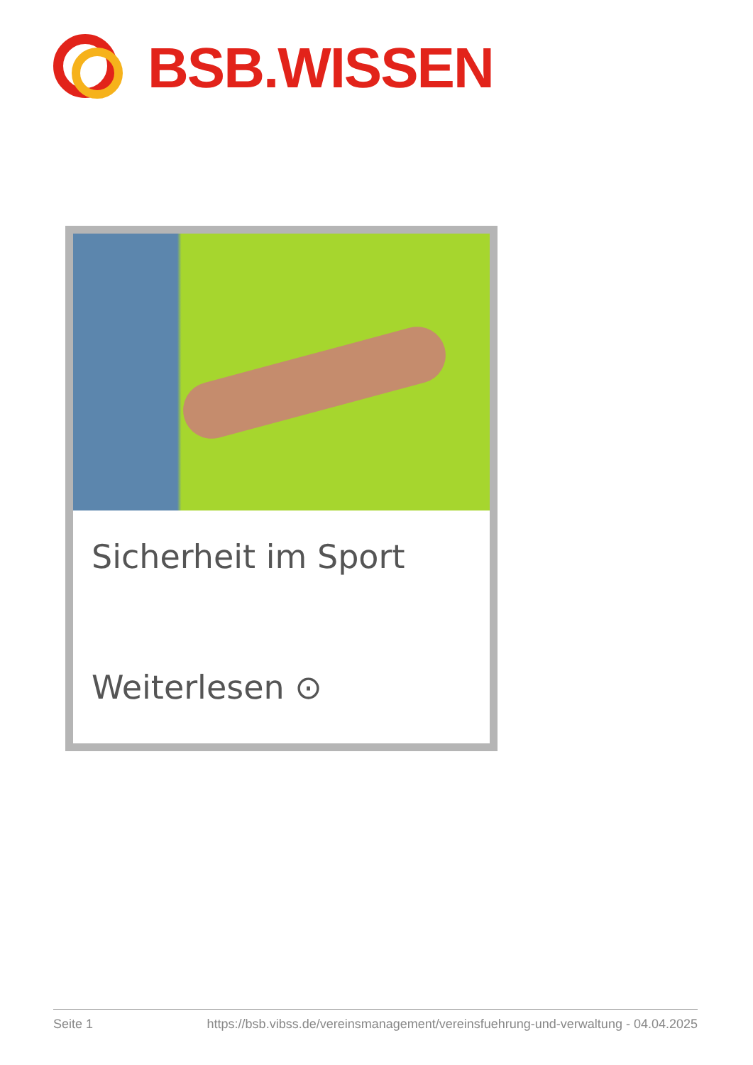BSB.WISSEN
Sicherheit im Sport
Weiterlesen ⊙
Seite 1 https://bsb.vibss.de/vereinsmanagement/vereinsfuehrung-und-verwaltung - 04.04.2025